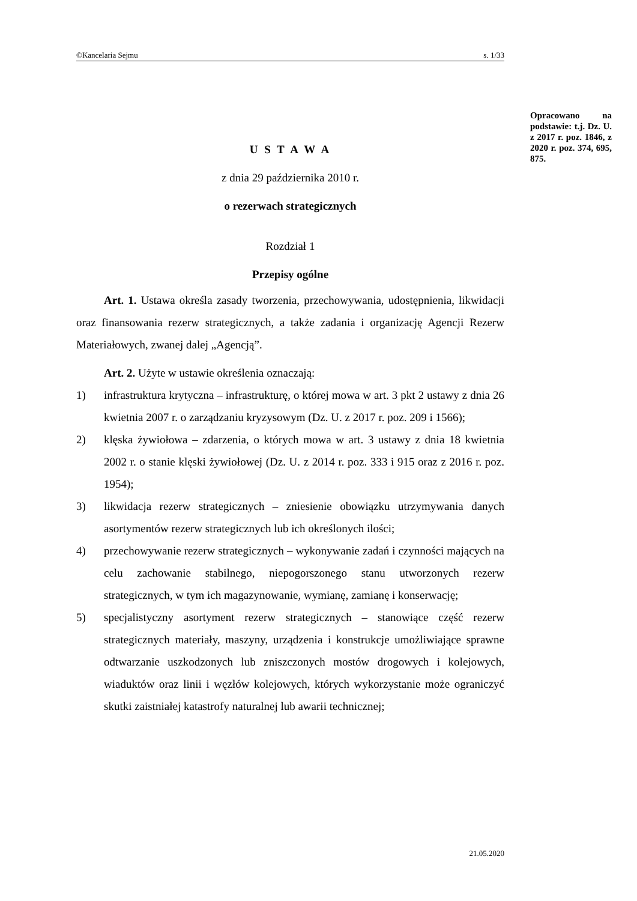©Kancelaria Sejmu s. 1/33
Opracowano na podstawie: t.j. Dz. U. z 2017 r. poz. 1846, z 2020 r. poz. 374, 695, 875.
U S T A W A
z dnia 29 października 2010 r.
o rezerwach strategicznych
Rozdział 1
Przepisy ogólne
Art. 1. Ustawa określa zasady tworzenia, przechowywania, udostępnienia, likwidacji oraz finansowania rezerw strategicznych, a także zadania i organizację Agencji Rezerw Materiałowych, zwanej dalej „Agencją”.
Art. 2. Użyte w ustawie określenia oznaczają:
1) infrastruktura krytyczna – infrastrukturę, o której mowa w art. 3 pkt 2 ustawy z dnia 26 kwietnia 2007 r. o zarządzaniu kryzysowym (Dz. U. z 2017 r. poz. 209 i 1566);
2) klęska żywiołowa – zdarzenia, o których mowa w art. 3 ustawy z dnia 18 kwietnia 2002 r. o stanie klęski żywiołowej (Dz. U. z 2014 r. poz. 333 i 915 oraz z 2016 r. poz. 1954);
3) likwidacja rezerw strategicznych – zniesienie obowiązku utrzymywania danych asortymentów rezerw strategicznych lub ich określonych ilości;
4) przechowywanie rezerw strategicznych – wykonywanie zadań i czynności mających na celu zachowanie stabilnego, niepogorszonego stanu utworzonych rezerw strategicznych, w tym ich magazynowanie, wymianę, zamianę i konserwację;
5) specjalistyczny asortyment rezerw strategicznych – stanowiące część rezerw strategicznych materiały, maszyny, urządzenia i konstrukcje umożliwiające sprawne odtwarzanie uszkodzonych lub zniszczonych mostów drogowych i kolejowych, wiaduktów oraz linii i węzłów kolejowych, których wykorzystanie może ograniczyć skutki zaistniałej katastrofy naturalnej lub awarii technicznej;
21.05.2020